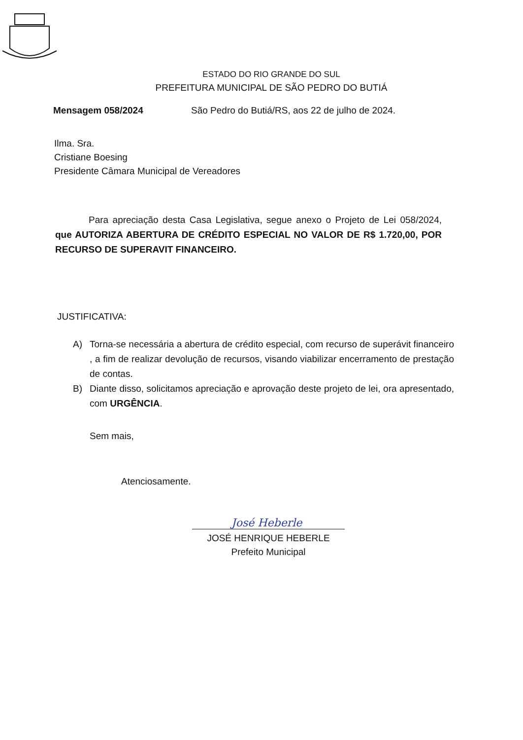ESTADO DO RIO GRANDE DO SUL
PREFEITURA MUNICIPAL DE SÃO PEDRO DO BUTIÁ
Mensagem 058/2024 São Pedro do Butiá/RS, aos 22 de julho de 2024.
Ilma. Sra.
Cristiane Boesing
Presidente Câmara Municipal de Vereadores
Para apreciação desta Casa Legislativa, segue anexo o Projeto de Lei 058/2024, que AUTORIZA ABERTURA DE CRÉDITO ESPECIAL NO VALOR DE R$ 1.720,00, POR RECURSO DE SUPERAVIT FINANCEIRO.
JUSTIFICATIVA:
A) Torna-se necessária a abertura de crédito especial, com recurso de superávit financeiro , a fim de realizar devolução de recursos, visando viabilizar encerramento de prestação de contas.
B) Diante disso, solicitamos apreciação e aprovação deste projeto de lei, ora apresentado, com URGÊNCIA.
Sem mais,
Atenciosamente.
José Heberle
JOSÉ HENRIQUE HEBERLE
Prefeito Municipal